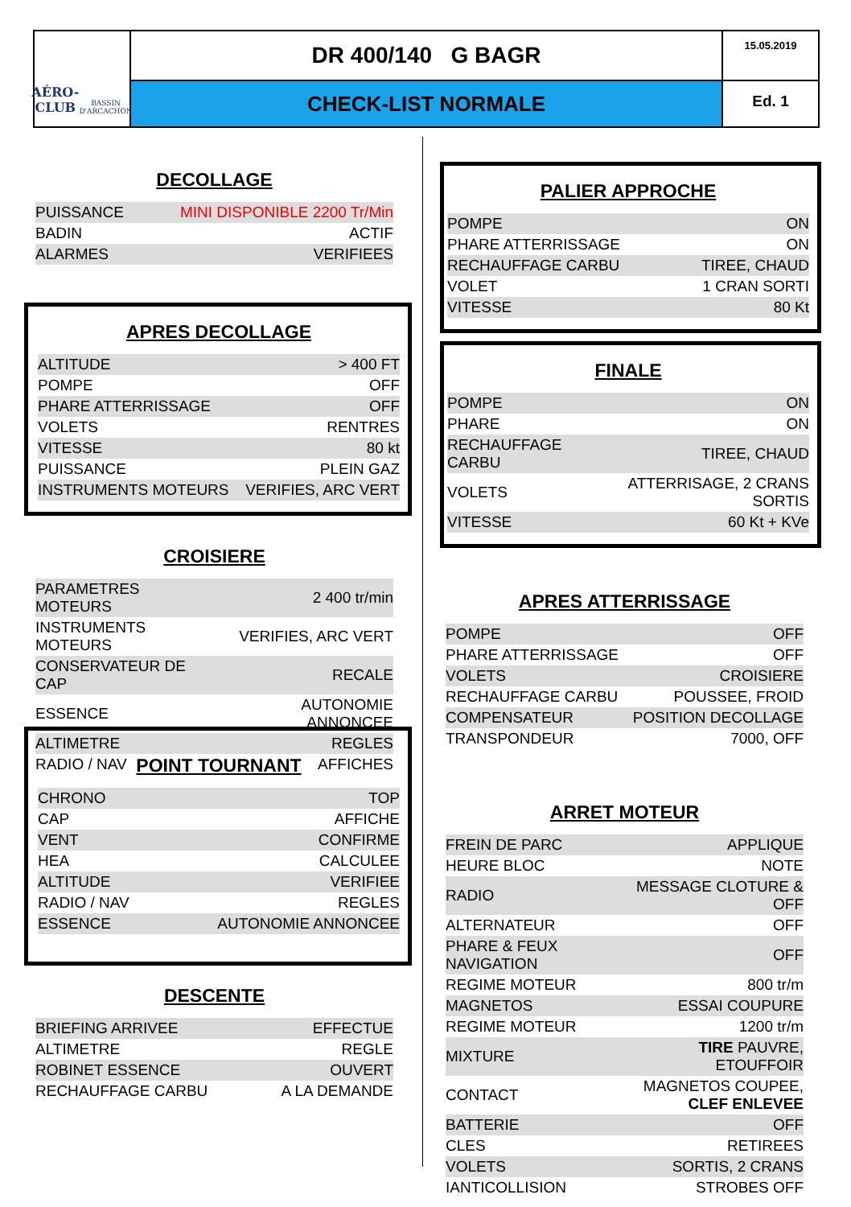AÉRO-CLUB
BASSIN D'ARCACHON
DR 400/140 G BAGR
15.05.2019
CHECK-LIST NORMALE
Ed. 1
DECOLLAGE
| PUISSANCE | MINI DISPONIBLE 2200 Tr/Min |
| BADIN | ACTIF |
| ALARMES | VERIFIEES |
APRES DECOLLAGE
| ALTITUDE | > 400 FT |
| POMPE | OFF |
| PHARE ATTERRISSAGE | OFF |
| VOLETS | RENTRES |
| VITESSE | 80 kt |
| PUISSANCE | PLEIN GAZ |
| INSTRUMENTS MOTEURS | VERIFIES, ARC VERT |
CROISIERE
| PARAMETRES MOTEURS | 2 400 tr/min |
| INSTRUMENTS MOTEURS | VERIFIES, ARC VERT |
| CONSERVATEUR DE CAP | RECALE |
| ESSENCE | AUTONOMIE ANNONCEE |
| ALTIMETRE | REGLES |
| RADIO / NAV | AFFICHES |
POINT TOURNANT
| CHRONO | TOP |
| CAP | AFFICHE |
| VENT | CONFIRME |
| HEA | CALCULEE |
| ALTITUDE | VERIFIEE |
| RADIO / NAV | REGLES |
| ESSENCE | AUTONOMIE ANNONCEE |
DESCENTE
| BRIEFING ARRIVEE | EFFECTUE |
| ALTIMETRE | REGLE |
| ROBINET ESSENCE | OUVERT |
| RECHAUFFAGE CARBU | A LA DEMANDE |
PALIER APPROCHE
| POMPE | ON |
| PHARE ATTERRISSAGE | ON |
| RECHAUFFAGE CARBU | TIREE, CHAUD |
| VOLET | 1 CRAN SORTI |
| VITESSE | 80 Kt |
FINALE
| POMPE | ON |
| PHARE | ON |
| RECHAUFFAGE CARBU | TIREE, CHAUD |
| VOLETS | ATTERRISAGE, 2 CRANS SORTIS |
| VITESSE | 60 Kt + KVe |
APRES ATTERRISSAGE
| POMPE | OFF |
| PHARE ATTERRISSAGE | OFF |
| VOLETS | CROISIERE |
| RECHAUFFAGE CARBU | POUSSEE, FROID |
| COMPENSATEUR | POSITION DECOLLAGE |
| TRANSPONDEUR | 7000, OFF |
ARRET MOTEUR
| FREIN DE PARC | APPLIQUE |
| HEURE BLOC | NOTE |
| RADIO | MESSAGE CLOTURE & OFF |
| ALTERNATEUR | OFF |
| PHARE & FEUX NAVIGATION | OFF |
| REGIME MOTEUR | 800 tr/m |
| MAGNETOS | ESSAI COUPURE |
| REGIME MOTEUR | 1200 tr/m |
| MIXTURE | TIRE PAUVRE, ETOUFFOIR |
| CONTACT | MAGNETOS COUPEE, CLEF ENLEVEE |
| BATTERIE | OFF |
| CLES | RETIREES |
| VOLETS | SORTIS, 2 CRANS |
| IANTICOLLISION | STROBES OFF |